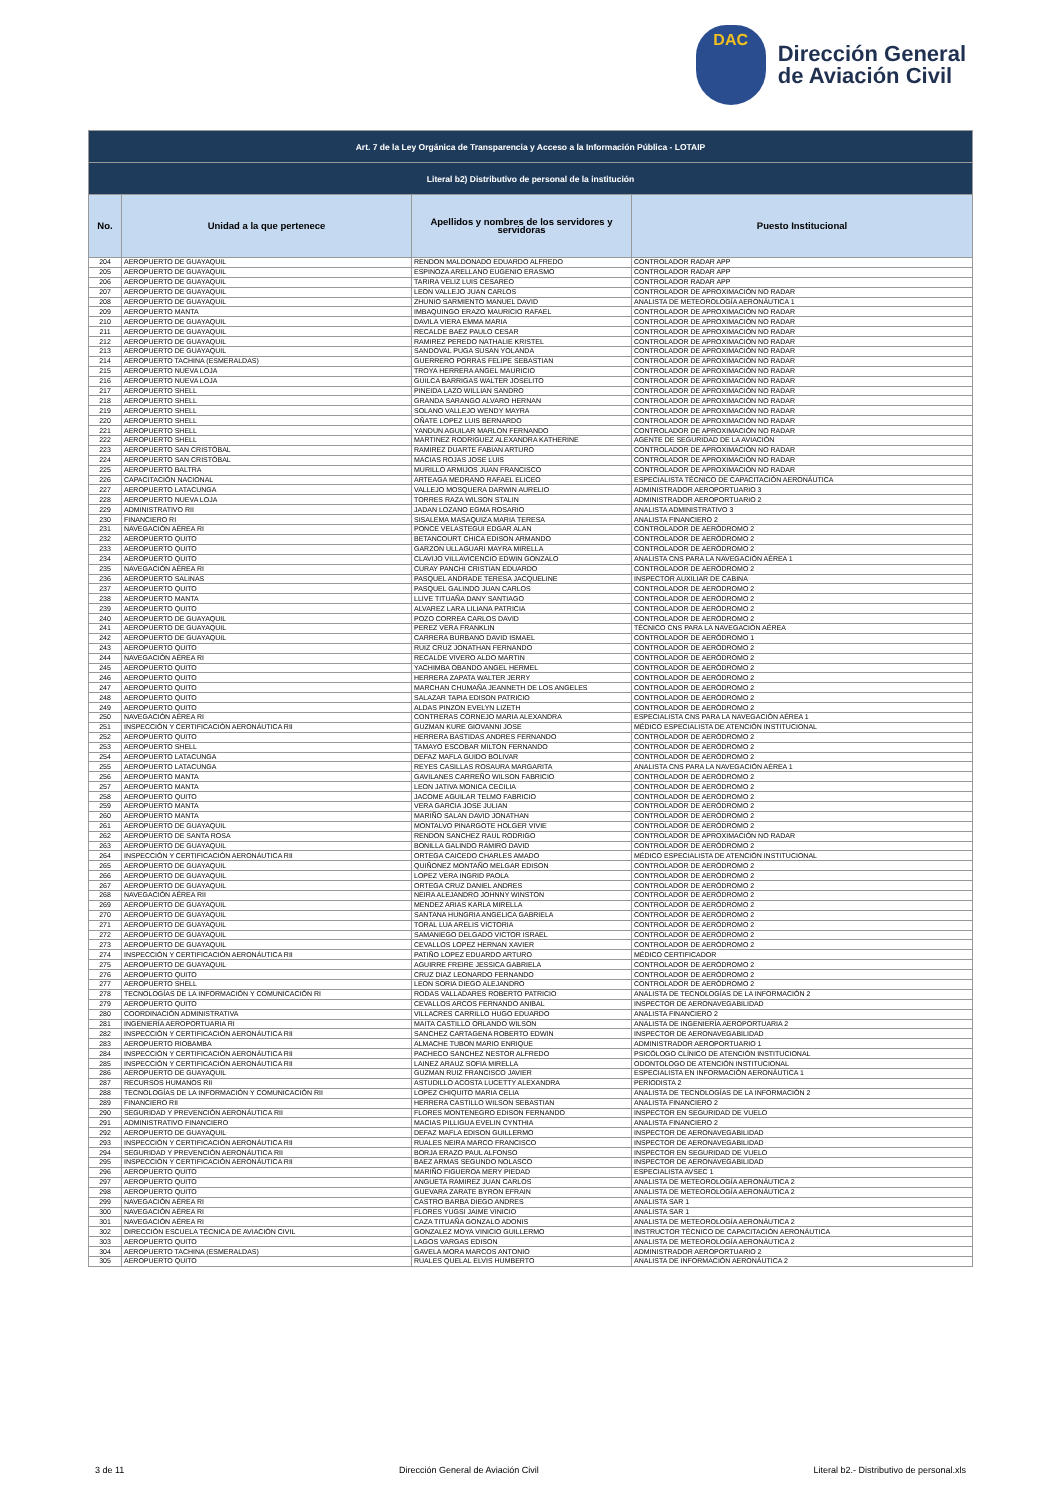DAC
Dirección General
de Aviación Civil
| Art. 7 de la Ley Orgánica de Transparencia y Acceso a la Información Pública - LOTAIP | | | |
| Literal b2) Distributivo de personal de la institución | | | |
| No. | Unidad a la que pertenece | Apellidos y nombres de los servidores y servidoras | Puesto Institucional |
| 204 | AEROPUERTO DE GUAYAQUIL | RENDON MALDONADO EDUARDO ALFREDO | CONTROLADOR RADAR APP |
| 205 | AEROPUERTO DE GUAYAQUIL | ESPINOZA ARELLANO EUGENIO ERASMO | CONTROLADOR RADAR APP |
| 206 | AEROPUERTO DE GUAYAQUIL | TARIRA VELIZ LUIS CESAREO | CONTROLADOR RADAR APP |
| 207 | AEROPUERTO DE GUAYAQUIL | LEON VALLEJO JUAN CARLOS | CONTROLADOR DE APROXIMACIÓN NO RADAR |
| 208 | AEROPUERTO DE GUAYAQUIL | ZHUNIO SARMIENTO MANUEL DAVID | ANALISTA DE METEOROLOGÍA AERONÁUTICA 1 |
| 209 | AEROPUERTO MANTA | IMBAQUINGO ERAZO MAURICIO RAFAEL | CONTROLADOR DE APROXIMACIÓN NO RADAR |
| 210 | AEROPUERTO DE GUAYAQUIL | DAVILA VIERA EMMA MARIA | CONTROLADOR DE APROXIMACIÓN NO RADAR |
| 211 | AEROPUERTO DE GUAYAQUIL | RECALDE BAEZ PAULO CESAR | CONTROLADOR DE APROXIMACIÓN NO RADAR |
| 212 | AEROPUERTO DE GUAYAQUIL | RAMIREZ PEREDO NATHALIE KRISTEL | CONTROLADOR DE APROXIMACIÓN NO RADAR |
| 213 | AEROPUERTO DE GUAYAQUIL | SANDOVAL PUGA SUSAN YOLANDA | CONTROLADOR DE APROXIMACIÓN NO RADAR |
| 214 | AEROPUERTO TACHINA (ESMERALDAS) | GUERRERO PORRAS FELIPE SEBASTIAN | CONTROLADOR DE APROXIMACIÓN NO RADAR |
| 215 | AEROPUERTO NUEVA LOJA | TROYA HERRERA ANGEL MAURICIO | CONTROLADOR DE APROXIMACIÓN NO RADAR |
| 216 | AEROPUERTO NUEVA LOJA | GUILCA BARRIGAS WALTER JOSELITO | CONTROLADOR DE APROXIMACIÓN NO RADAR |
| 217 | AEROPUERTO SHELL | PINEIDA LAZO WILLIAN SANDRO | CONTROLADOR DE APROXIMACIÓN NO RADAR |
| 218 | AEROPUERTO SHELL | GRANDA SARANGO ALVARO HERNAN | CONTROLADOR DE APROXIMACIÓN NO RADAR |
| 219 | AEROPUERTO SHELL | SOLANO VALLEJO WENDY MAYRA | CONTROLADOR DE APROXIMACIÓN NO RADAR |
| 220 | AEROPUERTO SHELL | OÑATE LOPEZ LUIS BERNARDO | CONTROLADOR DE APROXIMACIÓN NO RADAR |
| 221 | AEROPUERTO SHELL | YANDUN AGUILAR MARLON FERNANDO | CONTROLADOR DE APROXIMACIÓN NO RADAR |
| 222 | AEROPUERTO SHELL | MARTINEZ RODRIGUEZ ALEXANDRA KATHERINE | AGENTE DE SEGURIDAD DE LA AVIACIÓN |
| 223 | AEROPUERTO SAN CRISTÓBAL | RAMIREZ DUARTE FABIAN ARTURO | CONTROLADOR DE APROXIMACIÓN NO RADAR |
| 224 | AEROPUERTO SAN CRISTÓBAL | MACIAS ROJAS JOSE LUIS | CONTROLADOR DE APROXIMACIÓN NO RADAR |
| 225 | AEROPUERTO BALTRA | MURILLO ARMIJOS JUAN FRANCISCO | CONTROLADOR DE APROXIMACIÓN NO RADAR |
| 226 | CAPACITACIÓN NACIONAL | ARTEAGA MEDRANO RAFAEL ELICEO | ESPECIALISTA TÉCNICO DE CAPACITACIÓN AERONÁUTICA |
| 227 | AEROPUERTO LATACUNGA | VALLEJO MOSQUERA DARWIN AURELIO | ADMINISTRADOR AEROPORTUARIO 3 |
| 228 | AEROPUERTO NUEVA LOJA | TORRES RAZA WILSON STALIN | ADMINISTRADOR AEROPORTUARIO 2 |
| 229 | ADMINISTRATIVO RII | JADAN LOZANO EGMA ROSARIO | ANALISTA ADMINISTRATIVO 3 |
| 230 | FINANCIERO RI | SISALEMA MASAQUIZA MARIA TERESA | ANALISTA FINANCIERO 2 |
| 231 | NAVEGACIÓN AÉREA RI | PONCE VELASTEGUI EDGAR ALAN | CONTROLADOR DE AERÓDROMO 2 |
| 232 | AEROPUERTO QUITO | BETANCOURT CHICA EDISON ARMANDO | CONTROLADOR DE AERÓDROMO 2 |
| 233 | AEROPUERTO QUITO | GARZON ULLAGUARI MAYRA MIRELLA | CONTROLADOR DE AERÓDROMO 2 |
| 234 | AEROPUERTO QUITO | CLAVIJO VILLAVICENCIO EDWIN GONZALO | ANALISTA CNS PARA LA NAVEGACIÓN AÉREA 1 |
| 235 | NAVEGACIÓN AÉREA RI | CURAY PANCHI CRISTIAN EDUARDO | CONTROLADOR DE AERÓDROMO 2 |
| 236 | AEROPUERTO SALINAS | PASQUEL ANDRADE TERESA JACQUELINE | INSPECTOR AUXILIAR DE CABINA |
| 237 | AEROPUERTO QUITO | PASQUEL GALINDO JUAN CARLOS | CONTROLADOR DE AERÓDROMO 2 |
| 238 | AEROPUERTO MANTA | LLIVE TITUAÑA DANY SANTIAGO | CONTROLADOR DE AERÓDROMO 2 |
| 239 | AEROPUERTO QUITO | ALVAREZ LARA LILIANA PATRICIA | CONTROLADOR DE AERÓDROMO 2 |
| 240 | AEROPUERTO DE GUAYAQUIL | POZO CORREA CARLOS DAVID | CONTROLADOR DE AERÓDROMO 2 |
| 241 | AEROPUERTO DE GUAYAQUIL | PEREZ VERA FRANKLIN | TÉCNICO CNS PARA LA NAVEGACIÓN AÉREA |
| 242 | AEROPUERTO DE GUAYAQUIL | CARRERA BURBANO DAVID ISMAEL | CONTROLADOR DE AERÓDROMO 1 |
| 243 | AEROPUERTO QUITO | RUIZ CRUZ JONATHAN FERNANDO | CONTROLADOR DE AERÓDROMO 2 |
| 244 | NAVEGACIÓN AÉREA RI | RECALDE VIVERO ALDO MARTIN | CONTROLADOR DE AERÓDROMO 2 |
| 245 | AEROPUERTO QUITO | YACHIMBA OBANDO ANGEL HERMEL | CONTROLADOR DE AERÓDROMO 2 |
| 246 | AEROPUERTO QUITO | HERRERA ZAPATA WALTER JERRY | CONTROLADOR DE AERÓDROMO 2 |
| 247 | AEROPUERTO QUITO | MARCHAN CHUMAÑA JEANNETH DE LOS ANGELES | CONTROLADOR DE AERÓDROMO 2 |
| 248 | AEROPUERTO QUITO | SALAZAR TAPIA EDISON PATRICIO | CONTROLADOR DE AERÓDROMO 2 |
| 249 | AEROPUERTO QUITO | ALDAS PINZON EVELYN LIZETH | CONTROLADOR DE AERÓDROMO 2 |
| 250 | NAVEGACIÓN AÉREA RI | CONTRERAS CORNEJO MARIA ALEXANDRA | ESPECIALISTA CNS PARA LA NAVEGACIÓN AÉREA 1 |
| 251 | INSPECCIÓN Y CERTIFICACIÓN AERONÁUTICA RII | GUZMAN KURE GIOVANNI JOSE | MÉDICO ESPECIALISTA DE ATENCIÓN INSTITUCIONAL |
| 252 | AEROPUERTO QUITO | HERRERA BASTIDAS ANDRES FERNANDO | CONTROLADOR DE AERÓDROMO 2 |
| 253 | AEROPUERTO SHELL | TAMAYO ESCOBAR MILTON FERNANDO | CONTROLADOR DE AERÓDROMO 2 |
| 254 | AEROPUERTO LATACUNGA | DEFAZ MAFLA GUIDO BOLIVAR | CONTROLADOR DE AERÓDROMO 2 |
| 255 | AEROPUERTO LATACUNGA | REYES CASILLAS ROSAURA MARGARITA | ANALISTA CNS PARA LA NAVEGACIÓN AÉREA 1 |
| 256 | AEROPUERTO MANTA | GAVILANES CARREÑO WILSON FABRICIO | CONTROLADOR DE AERÓDROMO 2 |
| 257 | AEROPUERTO MANTA | LEON JATIVA MONICA CECILIA | CONTROLADOR DE AERÓDROMO 2 |
| 258 | AEROPUERTO QUITO | JACOME AGUILAR TELMO FABRICIO | CONTROLADOR DE AERÓDROMO 2 |
| 259 | AEROPUERTO MANTA | VERA GARCIA JOSE JULIAN | CONTROLADOR DE AERÓDROMO 2 |
| 260 | AEROPUERTO MANTA | MARIÑO SALAN DAVID JONATHAN | CONTROLADOR DE AERÓDROMO 2 |
| 261 | AEROPUERTO DE GUAYAQUIL | MONTALVO PINARGOTE HOLGER VIVIE | CONTROLADOR DE AERÓDROMO 2 |
| 262 | AEROPUERTO DE SANTA ROSA | RENDON SANCHEZ RAUL RODRIGO | CONTROLADOR DE APROXIMACIÓN NO RADAR |
| 263 | AEROPUERTO DE GUAYAQUIL | BONILLA GALINDO RAMIRO DAVID | CONTROLADOR DE AERÓDROMO 2 |
| 264 | INSPECCIÓN Y CERTIFICACIÓN AERONÁUTICA RII | ORTEGA CAICEDO CHARLES AMADO | MÉDICO ESPECIALISTA DE ATENCIÓN INSTITUCIONAL |
| 265 | AEROPUERTO DE GUAYAQUIL | QUIÑONEZ MONTAÑO MELGAR EDISON | CONTROLADOR DE AERÓDROMO 2 |
| 266 | AEROPUERTO DE GUAYAQUIL | LOPEZ VERA INGRID PAOLA | CONTROLADOR DE AERÓDROMO 2 |
| 267 | AEROPUERTO DE GUAYAQUIL | ORTEGA CRUZ DANIEL ANDRES | CONTROLADOR DE AERÓDROMO 2 |
| 268 | NAVEGACIÓN AÉREA RII | NEIRA ALEJANDRO JOHNNY WINSTON | CONTROLADOR DE AERÓDROMO 2 |
| 269 | AEROPUERTO DE GUAYAQUIL | MENDEZ ARIAS KARLA MIRELLA | CONTROLADOR DE AERÓDROMO 2 |
| 270 | AEROPUERTO DE GUAYAQUIL | SANTANA HUNGRIA ANGELICA GABRIELA | CONTROLADOR DE AERÓDROMO 2 |
| 271 | AEROPUERTO DE GUAYAQUIL | TORAL LUA ARELIS VICTORIA | CONTROLADOR DE AERÓDROMO 2 |
| 272 | AEROPUERTO DE GUAYAQUIL | SAMANIEGO DELGADO VICTOR ISRAEL | CONTROLADOR DE AERÓDROMO 2 |
| 273 | AEROPUERTO DE GUAYAQUIL | CEVALLOS LOPEZ HERNAN XAVIER | CONTROLADOR DE AERÓDROMO 2 |
| 274 | INSPECCIÓN Y CERTIFICACIÓN AERONÁUTICA RII | PATIÑO LOPEZ EDUARDO ARTURO | MÉDICO CERTIFICADOR |
| 275 | AEROPUERTO DE GUAYAQUIL | AGUIRRE FREIRE JESSICA GABRIELA | CONTROLADOR DE AERÓDROMO 2 |
| 276 | AEROPUERTO QUITO | CRUZ DIAZ LEONARDO FERNANDO | CONTROLADOR DE AERÓDROMO 2 |
| 277 | AEROPUERTO SHELL | LEON SORIA DIEGO ALEJANDRO | CONTROLADOR DE AERÓDROMO 2 |
| 278 | TECNOLOGÍAS DE LA INFORMACIÓN Y COMUNICACIÓN RI | RODAS VALLADARES ROBERTO PATRICIO | ANALISTA DE TECNOLOGÍAS DE LA INFORMACIÓN 2 |
| 279 | AEROPUERTO QUITO | CEVALLOS ARCOS FERNANDO ANIBAL | INSPECTOR DE AERONAVEGABILIDAD |
| 280 | COORDINACIÓN ADMINISTRATIVA | VILLACRES CARRILLO HUGO EDUARDO | ANALISTA FINANCIERO 2 |
| 281 | INGENIERÍA AEROPORTUARIA RI | MAITA CASTILLO ORLANDO WILSON | ANALISTA DE INGENIERÍA AEROPORTUARIA 2 |
| 282 | INSPECCIÓN Y CERTIFICACIÓN AERONÁUTICA RII | SANCHEZ CARTAGENA ROBERTO EDWIN | INSPECTOR DE AERONAVEGABILIDAD |
| 283 | AEROPUERTO RIOBAMBA | ALMACHE TUBON MARIO ENRIQUE | ADMINISTRADOR AEROPORTUARIO 1 |
| 284 | INSPECCIÓN Y CERTIFICACIÓN AERONÁUTICA RII | PACHECO SANCHEZ NESTOR ALFREDO | PSICÓLOGO CLÍNICO DE ATENCIÓN INSTITUCIONAL |
| 285 | INSPECCIÓN Y CERTIFICACIÓN AERONÁUTICA RII | LAINEZ ARAUZ SOFIA MIRELLA | ODONTOLOGO DE ATENCIÓN INSTITUCIONAL |
| 286 | AEROPUERTO DE GUAYAQUIL | GUZMAN RUIZ FRANCISCO JAVIER | ESPECIALISTA EN INFORMACIÓN AERONÁUTICA 1 |
| 287 | RECURSOS HUMANOS RII | ASTUDILLO ACOSTA LUCETTY ALEXANDRA | PERIODISTA 2 |
| 288 | TECNOLOGÍAS DE LA INFORMACIÓN Y COMUNICACIÓN RII | LOPEZ CHIQUITO MARIA CELIA | ANALISTA DE TECNOLOGÍAS DE LA INFORMACIÓN 2 |
| 289 | FINANCIERO RII | HERRERA CASTILLO WILSON SEBASTIAN | ANALISTA FINANCIERO 2 |
| 290 | SEGURIDAD Y PREVENCIÓN AERONÁUTICA RII | FLORES MONTENEGRO EDISON FERNANDO | INSPECTOR EN SEGURIDAD DE VUELO |
| 291 | ADMINISTRATIVO FINANCIERO | MACIAS PILLIGUA EVELIN CYNTHIA | ANALISTA FINANCIERO 2 |
| 292 | AEROPUERTO DE GUAYAQUIL | DEFAZ MAFLA EDISON GUILLERMO | INSPECTOR DE AERONAVEGABILIDAD |
| 293 | INSPECCIÓN Y CERTIFICACIÓN AERONÁUTICA RII | RUALES NEIRA MARCO FRANCISCO | INSPECTOR DE AERONAVEGABILIDAD |
| 294 | SEGURIDAD Y PREVENCIÓN AERONÁUTICA RII | BORJA ERAZO PAUL ALFONSO | INSPECTOR EN SEGURIDAD DE VUELO |
| 295 | INSPECCIÓN Y CERTIFICACIÓN AERONÁUTICA RII | BAEZ ARMAS SEGUNDO NOLASCO | INSPECTOR DE AERONAVEGABILIDAD |
| 296 | AEROPUERTO QUITO | MARIÑO FIGUEROA MERY PIEDAD | ESPECIALISTA AVSEC 1 |
| 297 | AEROPUERTO QUITO | ANGUETA RAMIREZ JUAN CARLOS | ANALISTA DE METEOROLOGÍA AERONÁUTICA 2 |
| 298 | AEROPUERTO QUITO | GUEVARA ZARATE BYRON EFRAIN | ANALISTA DE METEOROLOGÍA AERONÁUTICA 2 |
| 299 | NAVEGACIÓN AÉREA RI | CASTRO BARBA DIEGO ANDRES | ANALISTA SAR 1 |
| 300 | NAVEGACIÓN AÉREA RI | FLORES YUGSI JAIME VINICIO | ANALISTA SAR 1 |
| 301 | NAVEGACIÓN AÉREA RI | CAZA TITUAÑA GONZALO ADONIS | ANALISTA DE METEOROLOGÍA AERONÁUTICA 2 |
| 302 | DIRECCIÓN ESCUELA TÉCNICA DE AVIACIÓN CIVIL | GONZALEZ MOYA VINICIO GUILLERMO | INSTRUCTOR TÉCNICO DE CAPACITACIÓN AERONÁUTICA |
| 303 | AEROPUERTO QUITO | LAGOS VARGAS EDISON | ANALISTA DE METEOROLOGÍA AERONÁUTICA 2 |
| 304 | AEROPUERTO TACHINA (ESMERALDAS) | GAVELA MORA MARCOS ANTONIO | ADMINISTRADOR AEROPORTUARIO 2 |
| 305 | AEROPUERTO QUITO | RUALES QUELAL ELVIS HUMBERTO | ANALISTA DE INFORMACIÓN AERONÁUTICA 2 |
3 de 11 Dirección General de Aviación Civil Literal b2.- Distributivo de personal.xls